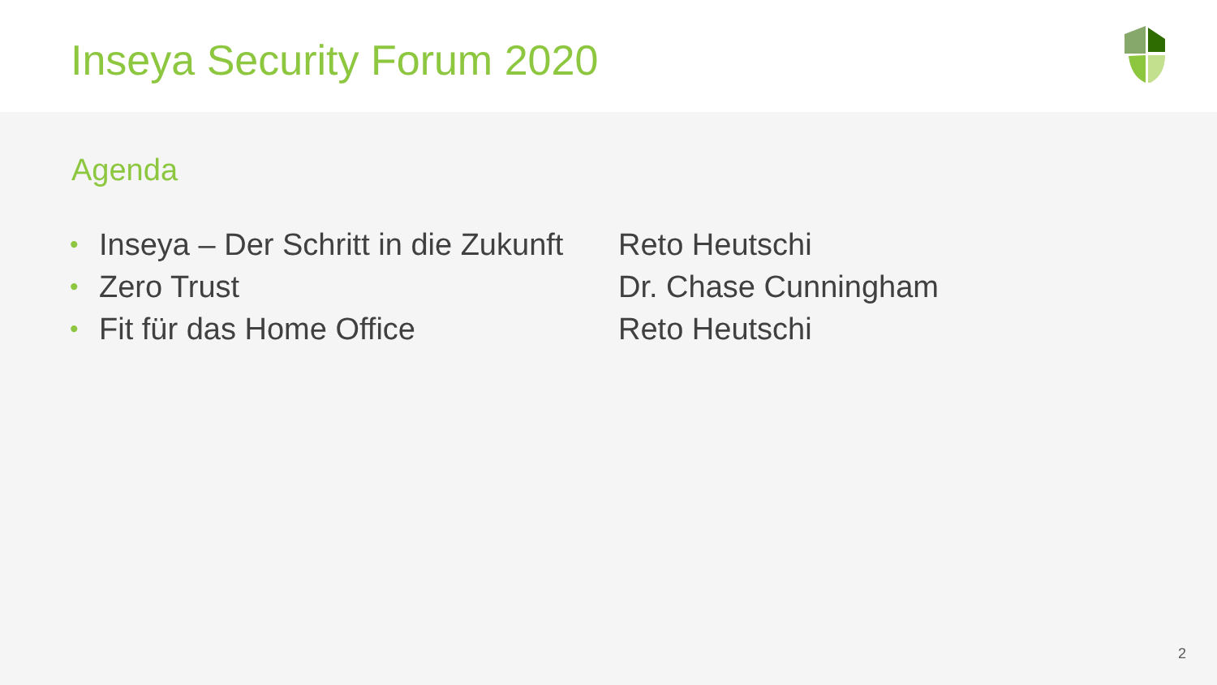Inseya Security Forum 2020
Agenda
| • | Inseya – Der Schritt in die Zukunft | Reto Heutschi |
| • | Zero Trust | Dr. Chase Cunningham |
| • | Fit für das Home Office | Reto Heutschi |
2